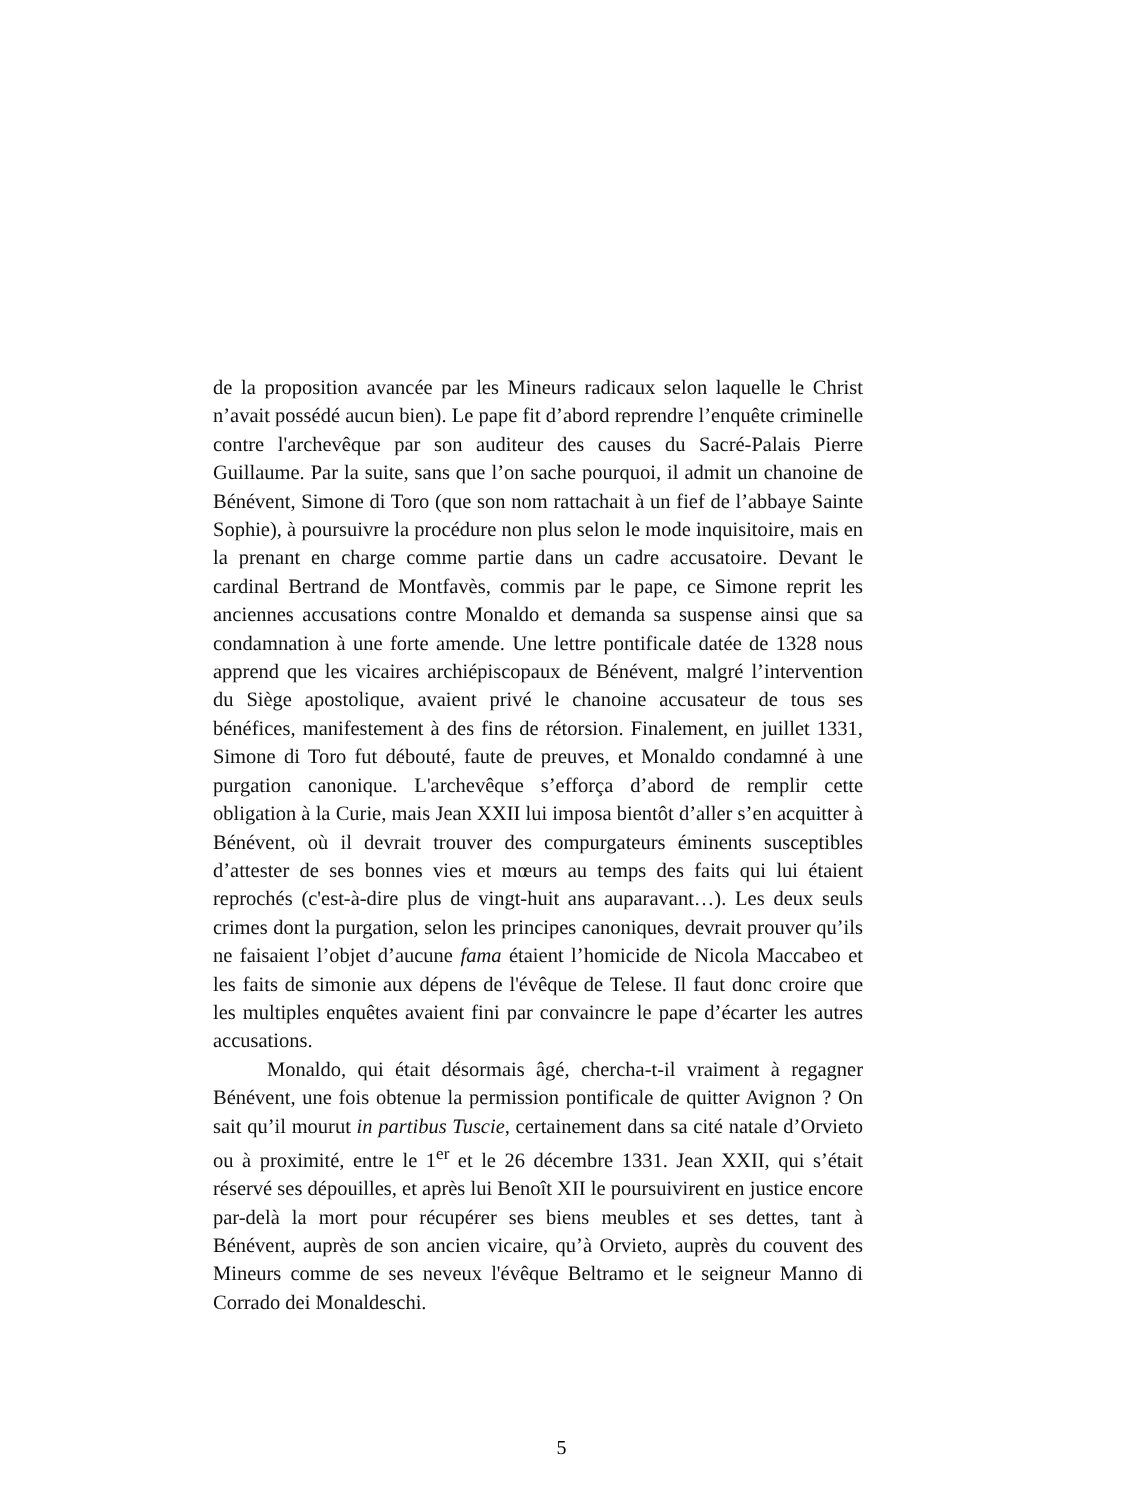de la proposition avancée par les Mineurs radicaux selon laquelle le Christ n’avait possédé aucun bien). Le pape fit d’abord reprendre l’enquête criminelle contre l'archevêque par son auditeur des causes du Sacré-Palais Pierre Guillaume. Par la suite, sans que l’on sache pourquoi, il admit un chanoine de Bénévent, Simone di Toro (que son nom rattachait à un fief de l’abbaye Sainte Sophie), à poursuivre la procédure non plus selon le mode inquisitoire, mais en la prenant en charge comme partie dans un cadre accusatoire. Devant le cardinal Bertrand de Montfavès, commis par le pape, ce Simone reprit les anciennes accusations contre Monaldo et demanda sa suspense ainsi que sa condamnation à une forte amende. Une lettre pontificale datée de 1328 nous apprend que les vicaires archiépiscopaux de Bénévent, malgré l’intervention du Siège apostolique, avaient privé le chanoine accusateur de tous ses bénéfices, manifestement à des fins de rétorsion. Finalement, en juillet 1331, Simone di Toro fut débouté, faute de preuves, et Monaldo condamné à une purgation canonique. L'archevêque s’efforça d’abord de remplir cette obligation à la Curie, mais Jean XXII lui imposa bientôt d’aller s’en acquitter à Bénévent, où il devrait trouver des compurgateurs éminents susceptibles d’attester de ses bonnes vies et mœurs au temps des faits qui lui étaient reprochés (c'est-à-dire plus de vingt-huit ans auparavant…). Les deux seuls crimes dont la purgation, selon les principes canoniques, devrait prouver qu’ils ne faisaient l’objet d’aucune fama étaient l’homicide de Nicola Maccabeo et les faits de simonie aux dépens de l'évêque de Telese. Il faut donc croire que les multiples enquêtes avaient fini par convaincre le pape d’écarter les autres accusations.
Monaldo, qui était désormais âgé, chercha-t-il vraiment à regagner Bénévent, une fois obtenue la permission pontificale de quitter Avignon ? On sait qu’il mourut in partibus Tuscie, certainement dans sa cité natale d’Orvieto ou à proximité, entre le 1<sup>er</sup> et le 26 décembre 1331. Jean XXII, qui s’était réservé ses dépouilles, et après lui Benoît XII le poursuivirent en justice encore par-delà la mort pour récupérer ses biens meubles et ses dettes, tant à Bénévent, auprès de son ancien vicaire, qu’à Orvieto, auprès du couvent des Mineurs comme de ses neveux l'évêque Beltramo et le seigneur Manno di Corrado dei Monaldeschi.
5